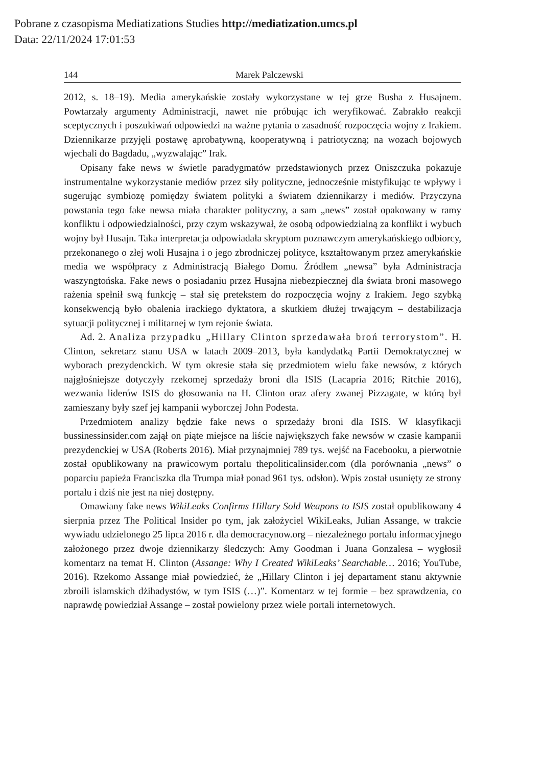Pobrane z czasopisma Mediatizations Studies http://mediatization.umcs.pl
Data: 22/11/2024 17:01:53
144 Marek Palczewski
2012, s. 18–19). Media amerykańskie zostały wykorzystane w tej grze Busha z Husajnem. Powtarzały argumenty Administracji, nawet nie próbując ich weryfikować. Zabrakło reakcji sceptycznych i poszukiwań odpowiedzi na ważne pytania o zasadność rozpoczęcia wojny z Irakiem. Dziennikarze przyjęli postawę aprobatywną, kooperatywną i patriotyczną; na wozach bojowych wjechali do Bagdadu, „wyzwalając” Irak.
Opisany fake news w świetle paradygmatów przedstawionych przez Oniszczuka pokazuje instrumentalne wykorzystanie mediów przez siły polityczne, jednocześnie mistyfikując te wpływy i sugerując symbiozę pomiędzy światem polityki a światem dziennikarzy i mediów. Przyczyna powstania tego fake newsa miała charakter polityczny, a sam „news” został opakowany w ramy konfliktu i odpowiedzialności, przy czym wskazywał, że osobą odpowiedzialną za konflikt i wybuch wojny był Husajn. Taka interpretacja odpowiadała skryptom poznawczym amerykańskiego odbiorcy, przekonanego o złej woli Husajna i o jego zbrodniczej polityce, kształtowanym przez amerykańskie media we współpracy z Administracją Białego Domu. Źródłem „newsa” była Administracja waszyngtońska. Fake news o posiadaniu przez Husajna niebezpiecznej dla świata broni masowego rażenia spełnił swą funkcję – stał się pretekstem do rozpoczęcia wojny z Irakiem. Jego szybką konsekwencją było obalenia irackiego dyktatora, a skutkiem dłużej trwającym – destabilizacja sytuacji politycznej i militarnej w tym rejonie świata.
Ad. 2. Analiza przypadku „Hillary Clinton sprzedawała broń terrorystom”. H. Clinton, sekretarz stanu USA w latach 2009–2013, była kandydatką Partii Demokratycznej w wyborach prezydenckich. W tym okresie stała się przedmiotem wielu fake newsów, z których najgłośniejsze dotyczyły rzekomej sprzedaży broni dla ISIS (Lacapria 2016; Ritchie 2016), wezwania liderów ISIS do głosowania na H. Clinton oraz afery zwanej Pizzagate, w którą był zamieszany były szef jej kampanii wyborczej John Podesta.
Przedmiotem analizy będzie fake news o sprzedaży broni dla ISIS. W klasyfikacji bussinessinsider.com zajął on piąte miejsce na liście największych fake newsów w czasie kampanii prezydenckiej w USA (Roberts 2016). Miał przynajmniej 789 tys. wejść na Facebooku, a pierwotnie został opublikowany na prawicowym portalu thepoliticalinsider.com (dla porównania „news” o poparciu papieża Franciszka dla Trumpa miał ponad 961 tys. odsłon). Wpis został usunięty ze strony portalu i dziś nie jest na niej dostępny.
Omawiany fake news WikiLeaks Confirms Hillary Sold Weapons to ISIS został opublikowany 4 sierpnia przez The Political Insider po tym, jak założyciel WikiLeaks, Julian Assange, w trakcie wywiadu udzielonego 25 lipca 2016 r. dla democracynow.org – niezależnego portalu informacyjnego założonego przez dwoje dziennikarzy śledczych: Amy Goodman i Juana Gonzalesa – wygłosił komentarz na temat H. Clinton (Assange: Why I Created WikiLeaks’ Searchable… 2016; YouTube, 2016). Rzekomo Assange miał powiedzieć, że „Hillary Clinton i jej departament stanu aktywnie zbroili islamskich dżihadystów, w tym ISIS (…)”. Komentarz w tej formie – bez sprawdzenia, co naprawdę powiedział Assange – został powielony przez wiele portali internetowych.